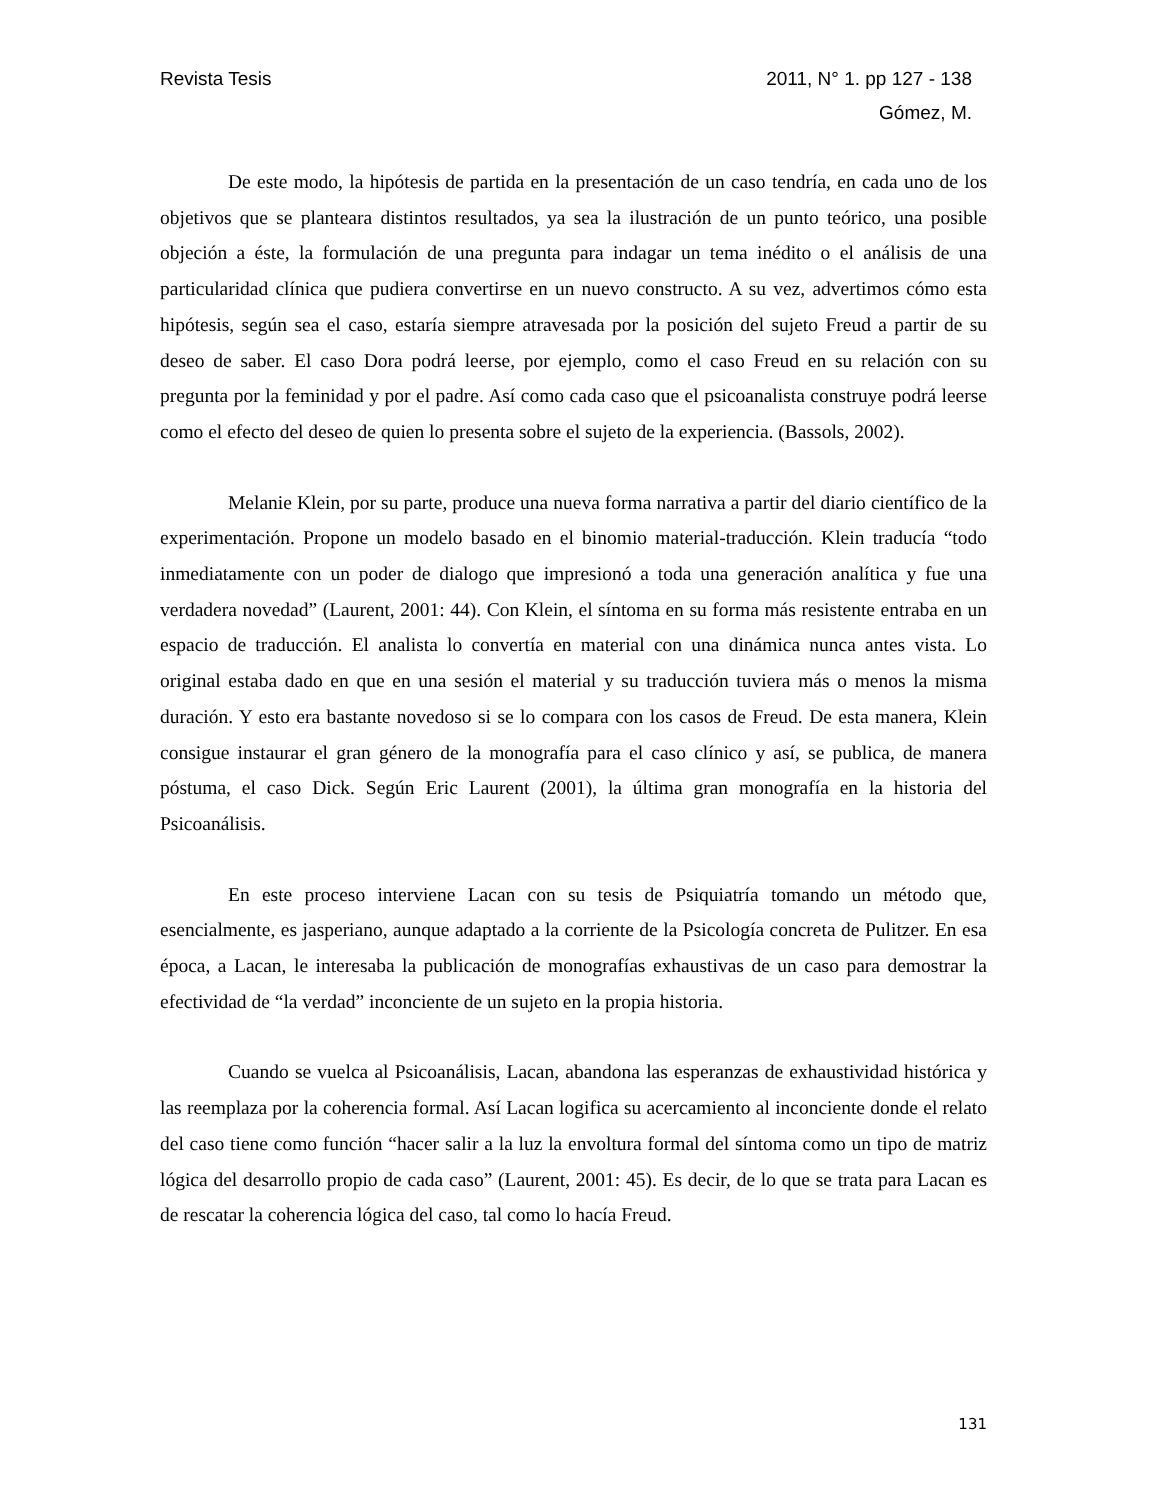Revista Tesis 2011, N° 1. pp 127 - 138
Gómez, M.
De este modo, la hipótesis de partida en la presentación de un caso tendría, en cada uno de los objetivos que se planteara distintos resultados, ya sea la ilustración de un punto teórico, una posible objeción a éste, la formulación de una pregunta para indagar un tema inédito o el análisis de una particularidad clínica que pudiera convertirse en un nuevo constructo. A su vez, advertimos cómo esta hipótesis, según sea el caso, estaría siempre atravesada por la posición del sujeto Freud a partir de su deseo de saber. El caso Dora podrá leerse, por ejemplo, como el caso Freud en su relación con su pregunta por la feminidad y por el padre. Así como cada caso que el psicoanalista construye podrá leerse como el efecto del deseo de quien lo presenta sobre el sujeto de la experiencia. (Bassols, 2002).
Melanie Klein, por su parte, produce una nueva forma narrativa a partir del diario científico de la experimentación. Propone un modelo basado en el binomio material-traducción. Klein traducía “todo inmediatamente con un poder de dialogo que impresionó a toda una generación analítica y fue una verdadera novedad” (Laurent, 2001: 44). Con Klein, el síntoma en su forma más resistente entraba en un espacio de traducción. El analista lo convertía en material con una dinámica nunca antes vista. Lo original estaba dado en que en una sesión el material y su traducción tuviera más o menos la misma duración. Y esto era bastante novedoso si se lo compara con los casos de Freud. De esta manera, Klein consigue instaurar el gran género de la monografía para el caso clínico y así, se publica, de manera póstuma, el caso Dick. Según Eric Laurent (2001), la última gran monografía en la historia del Psicoanálisis.
En este proceso interviene Lacan con su tesis de Psiquiatría tomando un método que, esencialmente, es jasperiano, aunque adaptado a la corriente de la Psicología concreta de Pulitzer. En esa época, a Lacan, le interesaba la publicación de monografías exhaustivas de un caso para demostrar la efectividad de “la verdad” inconciente de un sujeto en la propia historia.
Cuando se vuelca al Psicoanálisis, Lacan, abandona las esperanzas de exhaustividad histórica y las reemplaza por la coherencia formal. Así Lacan logifica su acercamiento al inconciente donde el relato del caso tiene como función “hacer salir a la luz la envoltura formal del síntoma como un tipo de matriz lógica del desarrollo propio de cada caso” (Laurent, 2001: 45). Es decir, de lo que se trata para Lacan es de rescatar la coherencia lógica del caso, tal como lo hacía Freud.
131